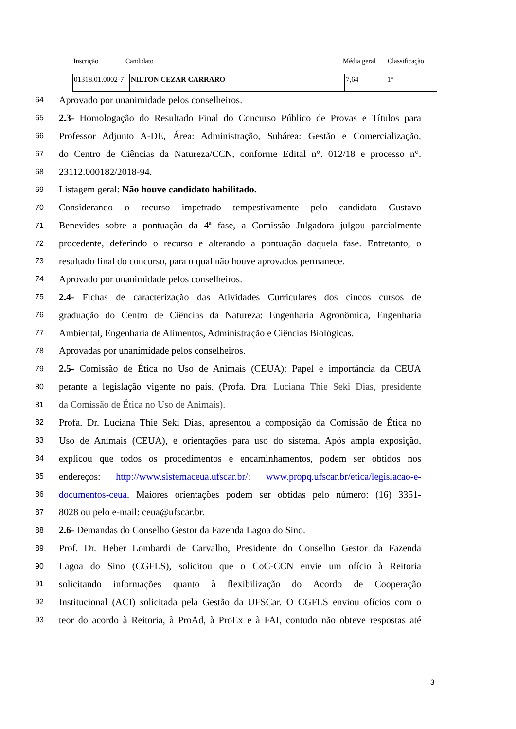Inscrição Candidato Média geral Classificação
| 01318.01.0002-7 | NILTON CEZAR CARRARO | 7,64 | 1° |
64 Aprovado por unanimidade pelos conselheiros.
65 2.3- Homologação do Resultado Final do Concurso Público de Provas e Títulos para
66 Professor Adjunto A-DE, Área: Administração, Subárea: Gestão e Comercialização,
67 do Centro de Ciências da Natureza/CCN, conforme Edital n°. 012/18 e processo n°.
68 23112.000182/2018-94.
69 Listagem geral: Não houve candidato habilitado.
70 Considerando o recurso impetrado tempestivamente pelo candidato Gustavo
71 Benevides sobre a pontuação da 4ª fase, a Comissão Julgadora julgou parcialmente
72 procedente, deferindo o recurso e alterando a pontuação daquela fase. Entretanto, o
73 resultado final do concurso, para o qual não houve aprovados permanece.
74 Aprovado por unanimidade pelos conselheiros.
75 2.4- Fichas de caracterização das Atividades Curriculares dos cincos cursos de
76 graduação do Centro de Ciências da Natureza: Engenharia Agronômica, Engenharia
77 Ambiental, Engenharia de Alimentos, Administração e Ciências Biológicas.
78 Aprovadas por unanimidade pelos conselheiros.
79 2.5- Comissão de Ética no Uso de Animais (CEUA): Papel e importância da CEUA
80 perante a legislação vigente no país. (Profa. Dra. Luciana Thie Seki Dias, presidente
81 da Comissão de Ética no Uso de Animais).
82 Profa. Dr. Luciana Thie Seki Dias, apresentou a composição da Comissão de Ética no
83 Uso de Animais (CEUA), e orientações para uso do sistema. Após ampla exposição,
84 explicou que todos os procedimentos e encaminhamentos, podem ser obtidos nos
85 endereços: http://www.sistemaceua.ufscar.br/; www.propq.ufscar.br/etica/legislacao-e-
86 documentos-ceua. Maiores orientações podem ser obtidas pelo número: (16) 3351-
87 8028 ou pelo e-mail: ceua@ufscar.br.
88 2.6- Demandas do Conselho Gestor da Fazenda Lagoa do Sino.
89 Prof. Dr. Heber Lombardi de Carvalho, Presidente do Conselho Gestor da Fazenda
90 Lagoa do Sino (CGFLS), solicitou que o CoC-CCN envie um ofício à Reitoria
91 solicitando informações quanto à flexibilização do Acordo de Cooperação
92 Institucional (ACI) solicitada pela Gestão da UFSCar. O CGFLS enviou ofícios com o
93 teor do acordo à Reitoria, à ProAd, à ProEx e à FAI, contudo não obteve respostas até
3